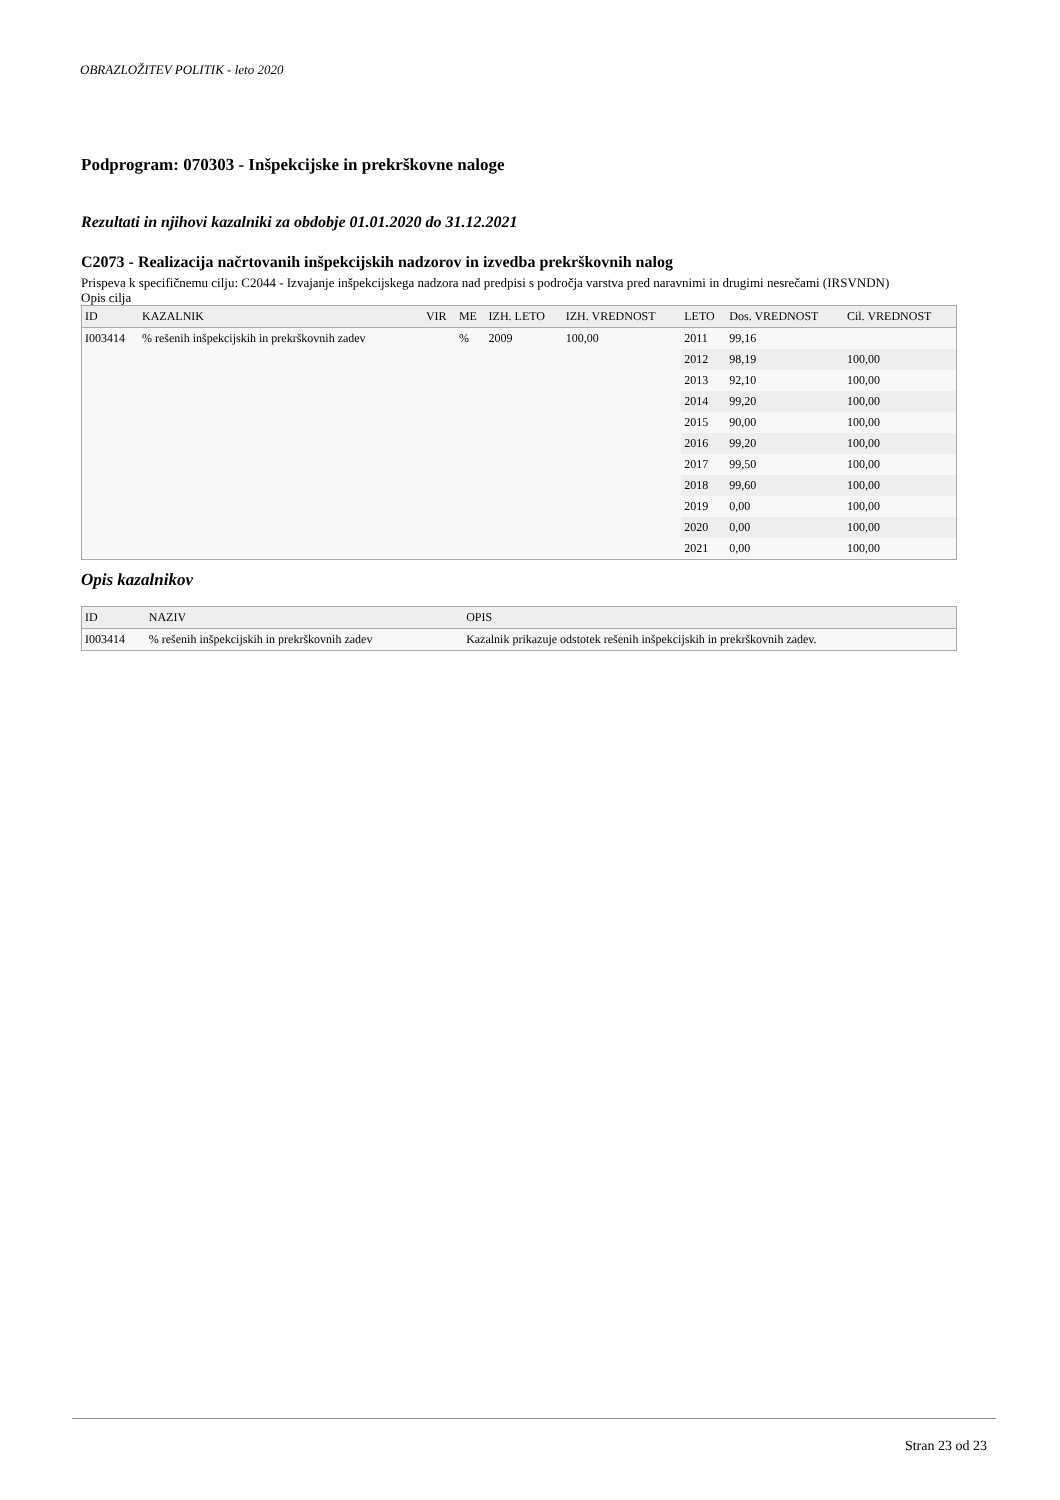OBRAZLOŽITEV POLITIK - leto 2020
Podprogram: 070303 - Inšpekcijske in prekrškovne naloge
Rezultati in njihovi kazalniki za obdobje 01.01.2020 do 31.12.2021
C2073 - Realizacija načrtovanih inšpekcijskih nadzorov in izvedba prekrškovnih nalog
Prispeva k specifičnemu cilju: C2044 - Izvajanje inšpekcijskega nadzora nad predpisi s področja varstva pred naravnimi in drugimi nesrečami (IRSVNDN)
Opis cilja
| ID | KAZALNIK | VIR | ME | IZH. LETO | IZH. VREDNOST | LETO | Dos. VREDNOST | Cil. VREDNOST |
| --- | --- | --- | --- | --- | --- | --- | --- | --- |
| I003414 | % rešenih inšpekcijskih in prekrškovnih zadev | | % | 2009 | 100,00 | 2011 | 99,16 | |
| | | | | | | 2012 | 98,19 | 100,00 |
| | | | | | | 2013 | 92,10 | 100,00 |
| | | | | | | 2014 | 99,20 | 100,00 |
| | | | | | | 2015 | 90,00 | 100,00 |
| | | | | | | 2016 | 99,20 | 100,00 |
| | | | | | | 2017 | 99,50 | 100,00 |
| | | | | | | 2018 | 99,60 | 100,00 |
| | | | | | | 2019 | 0,00 | 100,00 |
| | | | | | | 2020 | 0,00 | 100,00 |
| | | | | | | 2021 | 0,00 | 100,00 |
Opis kazalnikov
| ID | NAZIV | OPIS |
| --- | --- | --- |
| I003414 | % rešenih inšpekcijskih in prekrškovnih zadev | Kazalnik prikazuje odstotek rešenih inšpekcijskih in prekrškovnih zadev. |
Stran 23 od 23